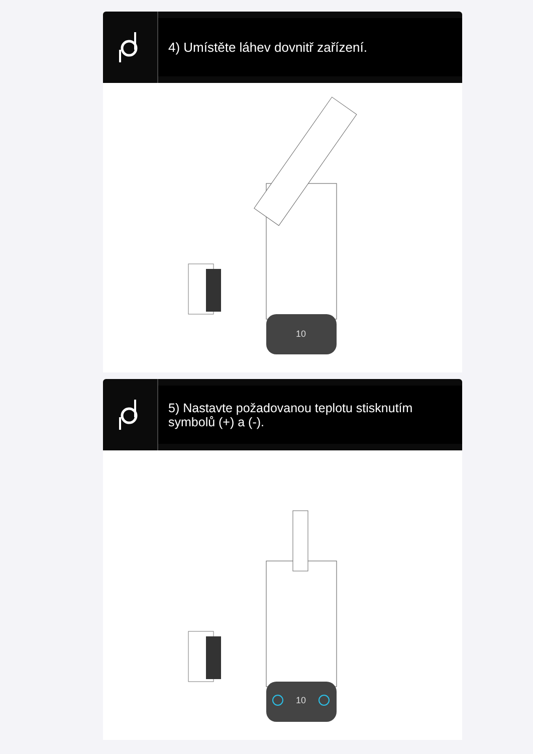4) Umístěte láhev dovnitř zařízení.
10
5) Nastavte požadovanou teplotu stisknutím
symbolů (+) a (-).
10